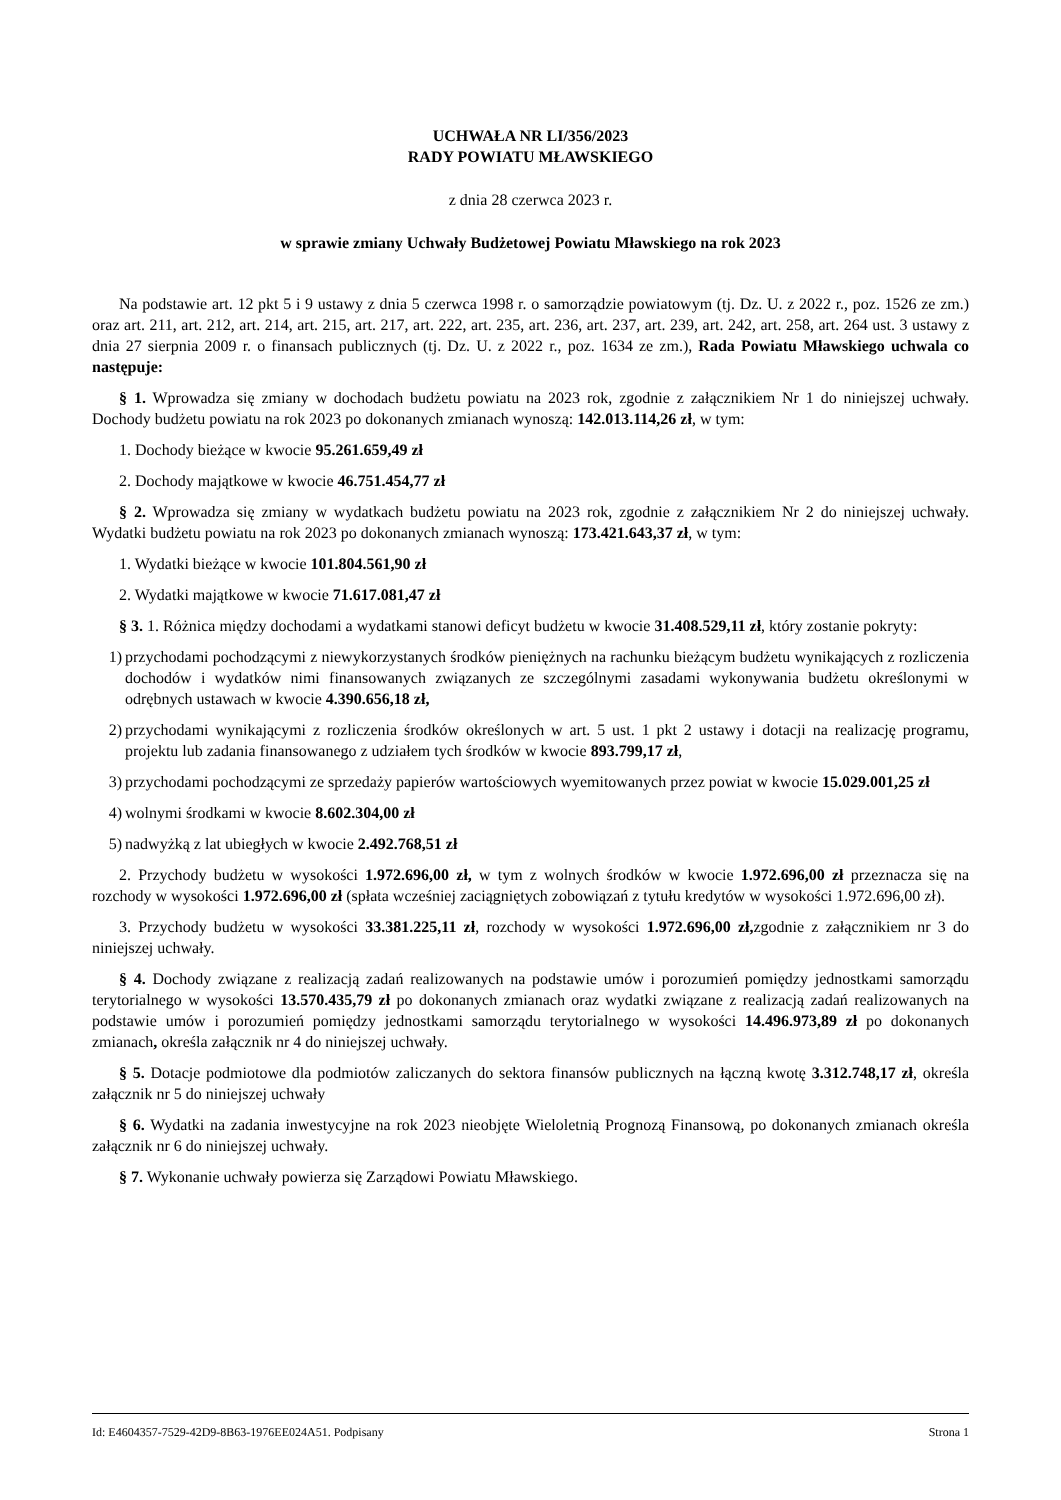UCHWAŁA NR LI/356/2023
RADY POWIATU MŁAWSKIEGO
z dnia 28 czerwca 2023 r.
w sprawie zmiany Uchwały Budżetowej Powiatu Mławskiego na rok 2023
Na podstawie art. 12 pkt 5 i 9 ustawy z dnia 5 czerwca 1998 r. o samorządzie powiatowym (tj. Dz. U. z 2022 r., poz. 1526 ze zm.) oraz art. 211, art. 212, art. 214, art. 215, art. 217, art. 222, art. 235, art. 236, art. 237, art. 239, art. 242, art. 258, art. 264 ust. 3 ustawy z dnia 27 sierpnia 2009 r. o finansach publicznych (tj. Dz. U. z 2022 r., poz. 1634 ze zm.), Rada Powiatu Mławskiego uchwala co następuje:
§ 1. Wprowadza się zmiany w dochodach budżetu powiatu na 2023 rok, zgodnie z załącznikiem Nr 1 do niniejszej uchwały. Dochody budżetu powiatu na rok 2023 po dokonanych zmianach wynoszą: 142.013.114,26 zł, w tym:
1. Dochody bieżące w kwocie 95.261.659,49 zł
2. Dochody majątkowe w kwocie 46.751.454,77 zł
§ 2. Wprowadza się zmiany w wydatkach budżetu powiatu na 2023 rok, zgodnie z załącznikiem Nr 2 do niniejszej uchwały. Wydatki budżetu powiatu na rok 2023 po dokonanych zmianach wynoszą: 173.421.643,37 zł, w tym:
1. Wydatki bieżące w kwocie 101.804.561,90 zł
2. Wydatki majątkowe w kwocie 71.617.081,47 zł
§ 3. 1. Różnica między dochodami a wydatkami stanowi deficyt budżetu w kwocie 31.408.529,11 zł, który zostanie pokryty:
1) przychodami pochodzącymi z niewykorzystanych środków pieniężnych na rachunku bieżącym budżetu wynikających z rozliczenia dochodów i wydatków nimi finansowanych związanych ze szczególnymi zasadami wykonywania budżetu określonymi w odrębnych ustawach w kwocie 4.390.656,18 zł,
2) przychodami wynikającymi z rozliczenia środków określonych w art. 5 ust. 1 pkt 2 ustawy i dotacji na realizację programu, projektu lub zadania finansowanego z udziałem tych środków w kwocie 893.799,17 zł,
3) przychodami pochodzącymi ze sprzedaży papierów wartościowych wyemitowanych przez powiat w kwocie 15.029.001,25 zł
4) wolnymi środkami w kwocie 8.602.304,00 zł
5) nadwyżką z lat ubiegłych w kwocie 2.492.768,51 zł
2. Przychody budżetu w wysokości 1.972.696,00 zł, w tym z wolnych środków w kwocie 1.972.696,00 zł przeznacza się na rozchody w wysokości 1.972.696,00 zł (spłata wcześniej zaciągniętych zobowiązań z tytułu kredytów w wysokości 1.972.696,00 zł).
3. Przychody budżetu w wysokości 33.381.225,11 zł, rozchody w wysokości 1.972.696,00 zł, zgodnie z załącznikiem nr 3 do niniejszej uchwały.
§ 4. Dochody związane z realizacją zadań realizowanych na podstawie umów i porozumień pomiędzy jednostkami samorządu terytorialnego w wysokości 13.570.435,79 zł po dokonanych zmianach oraz wydatki związane z realizacją zadań realizowanych na podstawie umów i porozumień pomiędzy jednostkami samorządu terytorialnego w wysokości 14.496.973,89 zł po dokonanych zmianach, określa załącznik nr 4 do niniejszej uchwały.
§ 5. Dotacje podmiotowe dla podmiotów zaliczanych do sektora finansów publicznych na łączną kwotę 3.312.748,17 zł, określa załącznik nr 5 do niniejszej uchwały
§ 6. Wydatki na zadania inwestycyjne na rok 2023 nieobjęte Wieloletnią Prognozą Finansową, po dokonanych zmianach określa załącznik nr 6 do niniejszej uchwały.
§ 7. Wykonanie uchwały powierza się Zarządowi Powiatu Mławskiego.
Id: E4604357-7529-42D9-8B63-1976EE024A51. Podpisany Strona 1